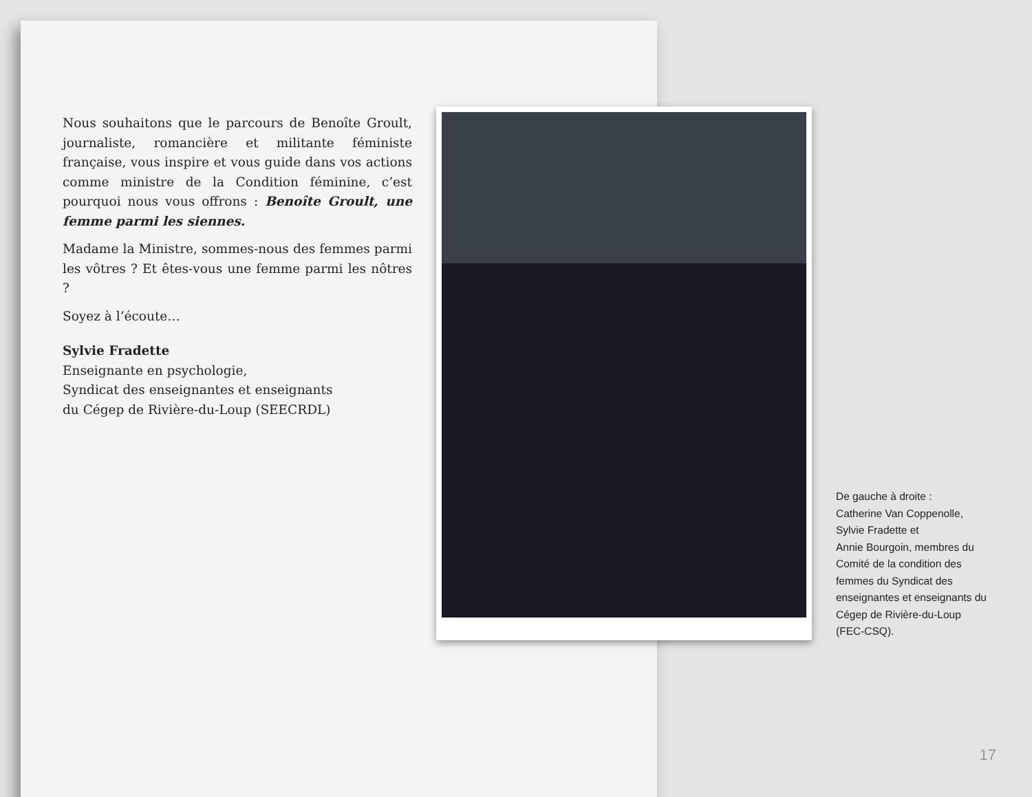Nous souhaitons que le parcours de Benoîte Groult, journaliste, romancière et militante féministe française, vous inspire et vous guide dans vos actions comme ministre de la Condition féminine, c’est pourquoi nous vous offrons : Benoîte Groult, une femme parmi les siennes.
Madame la Ministre, sommes-nous des femmes parmi les vôtres ? Et êtes-vous une femme parmi les nôtres ?
Soyez à l’écoute…
Sylvie Fradette
Enseignante en psychologie,
Syndicat des enseignantes et enseignants
du Cégep de Rivière-du-Loup (SEECRDL)
De gauche à droite :
Catherine Van Coppenolle, Sylvie Fradette et
Annie Bourgoin, membres du Comité de la condition des femmes du Syndicat des enseignantes et enseignants du Cégep de Rivière-du-Loup (FEC-CSQ).
17